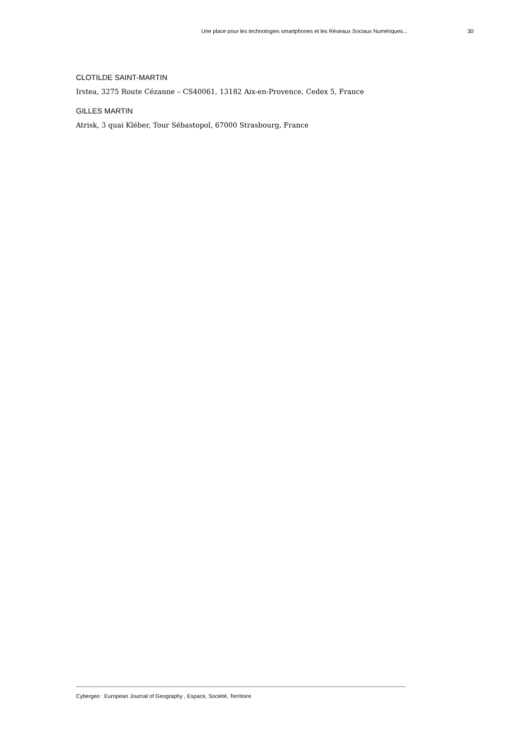Une place pour les technologies smartphones et les Réseaux Sociaux Numériques... 30
CLOTILDE SAINT-MARTIN
Irstea, 3275 Route Cézanne – CS40061, 13182 Aix-en-Provence, Cedex 5, France
GILLES MARTIN
Atrisk, 3 quai Kléber, Tour Sébastopol, 67000 Strasbourg, France
Cybergeo : European Journal of Geography , Espace, Société, Territoire